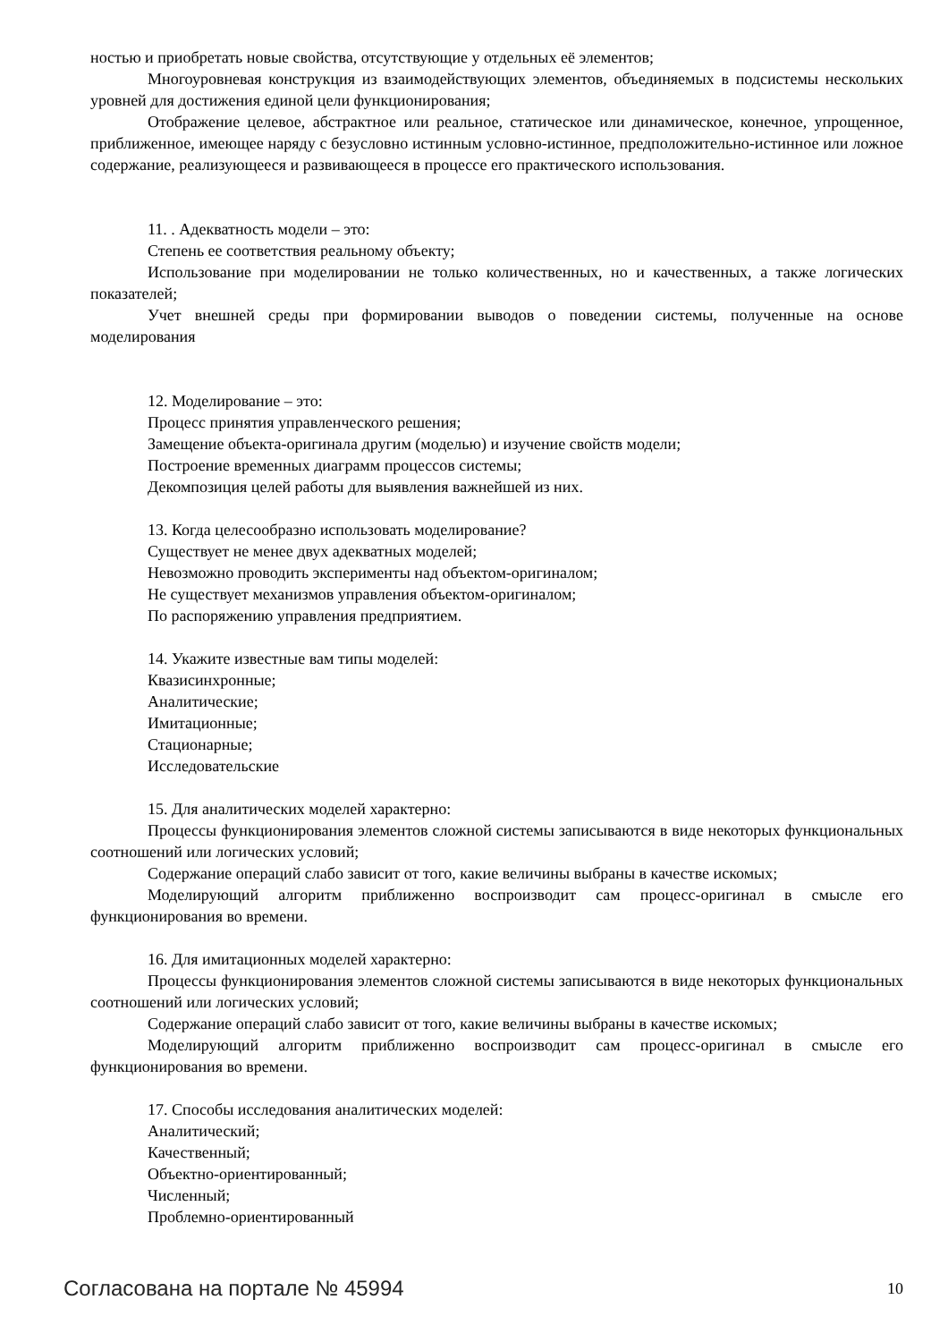ностью и приобретать новые свойства, отсутствующие у отдельных её элементов;
Многоуровневая конструкция из взаимодействующих элементов, объединяемых в подсистемы нескольких уровней для достижения единой цели функционирования;
Отображение целевое, абстрактное или реальное, статическое или динамическое, конечное, упрощенное, приближенное, имеющее наряду с безусловно истинным условно-истинное, предположительно-истинное или ложное содержание, реализующееся и развивающееся в процессе его практического использования.
11. . Адекватность модели – это:
Степень ее соответствия реальному объекту;
Использование при моделировании не только количественных, но и качественных, а также логических показателей;
Учет внешней среды при формировании выводов о поведении системы, полученные на основе моделирования
12. Моделирование – это:
Процесс принятия управленческого решения;
Замещение объекта-оригинала другим (моделью) и изучение свойств модели;
Построение временных диаграмм процессов системы;
Декомпозиция целей работы для выявления важнейшей из них.
13. Когда целесообразно использовать моделирование?
Существует не менее двух адекватных моделей;
Невозможно проводить эксперименты над объектом-оригиналом;
Не существует механизмов управления объектом-оригиналом;
По распоряжению управления предприятием.
14. Укажите известные вам типы моделей:
Квазисинхронные;
Аналитические;
Имитационные;
Стационарные;
Исследовательские
15. Для аналитических моделей характерно:
Процессы функционирования элементов сложной системы записываются в виде некоторых функциональных соотношений или логических условий;
Содержание операций слабо зависит от того, какие величины выбраны в качестве искомых;
Моделирующий алгоритм приближенно воспроизводит сам процесс-оригинал в смысле его функционирования во времени.
16. Для имитационных моделей характерно:
Процессы функционирования элементов сложной системы записываются в виде некоторых функциональных соотношений или логических условий;
Содержание операций слабо зависит от того, какие величины выбраны в качестве искомых;
Моделирующий алгоритм приближенно воспроизводит сам процесс-оригинал в смысле его функционирования во времени.
17. Способы исследования аналитических моделей:
Аналитический;
Качественный;
Объектно-ориентированный;
Численный;
Проблемно-ориентированный
Согласована на портале № 45994 10